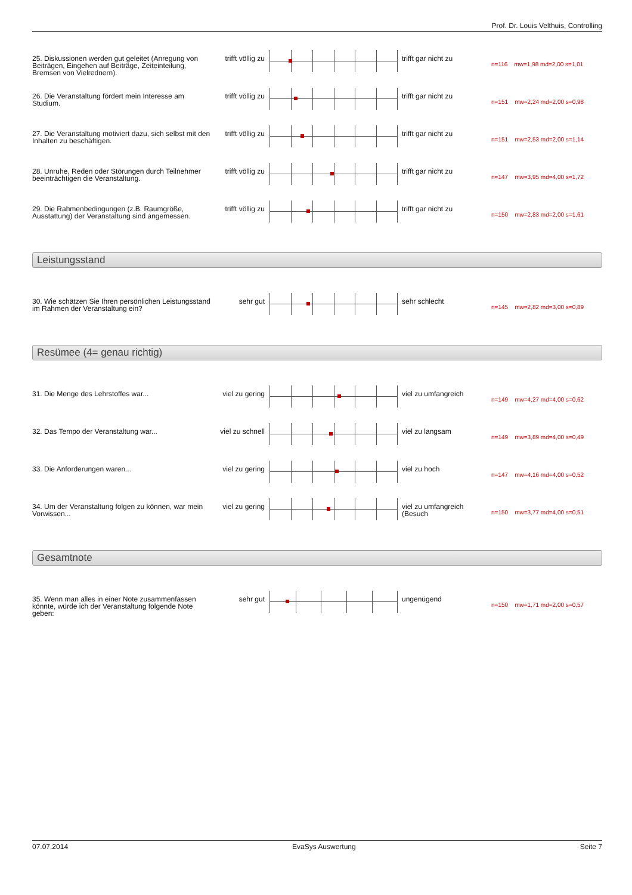Prof. Dr. Louis Velthuis, Controlling
| 25. Diskussionen werden gut geleitet (Anregung von Beiträgen, Eingehen auf Beiträge, Zeiteinteilung, Bremsen von Vielrednern). | trifft völlig zu | | trifft gar nicht zu | n=116 mw=1,98 md=2,00 s=1,01 |
| 26. Die Veranstaltung fördert mein Interesse am Studium. | trifft völlig zu | | trifft gar nicht zu | n=151 mw=2,24 md=2,00 s=0,98 |
| 27. Die Veranstaltung motiviert dazu, sich selbst mit den Inhalten zu beschäftigen. | trifft völlig zu | | trifft gar nicht zu | n=151 mw=2,53 md=2,00 s=1,14 |
| 28. Unruhe, Reden oder Störungen durch Teilnehmer beeinträchtigen die Veranstaltung. | trifft völlig zu | | trifft gar nicht zu | n=147 mw=3,95 md=4,00 s=1,72 |
| 29. Die Rahmenbedingungen (z.B. Raumgröße, Ausstattung) der Veranstaltung sind angemessen. | trifft völlig zu | | trifft gar nicht zu | n=150 mw=2,83 md=2,00 s=1,61 |
Leistungsstand
| 30. Wie schätzen Sie Ihren persönlichen Leistungsstand im Rahmen der Veranstaltung ein? | sehr gut | | sehr schlecht | n=145 mw=2,82 md=3,00 s=0,89 |
Resümee (4= genau richtig)
| 31. Die Menge des Lehrstoffes war... | viel zu gering | | viel zu umfangreich | n=149 mw=4,27 md=4,00 s=0,62 |
| 32. Das Tempo der Veranstaltung war... | viel zu schnell | | viel zu langsam | n=149 mw=3,89 md=4,00 s=0,49 |
| 33. Die Anforderungen waren... | viel zu gering | | viel zu hoch | n=147 mw=4,16 md=4,00 s=0,52 |
| 34. Um der Veranstaltung folgen zu können, war mein Vorwissen... | viel zu gering | | viel zu umfangreich (Besuch | n=150 mw=3,77 md=4,00 s=0,51 |
Gesamtnote
| 35. Wenn man alles in einer Note zusammenfassen könnte, würde ich der Veranstaltung folgende Note geben: | sehr gut | | ungenügend | n=150 mw=1,71 md=2,00 s=0,57 |
07.07.2014 EvaSys Auswertung Seite 7